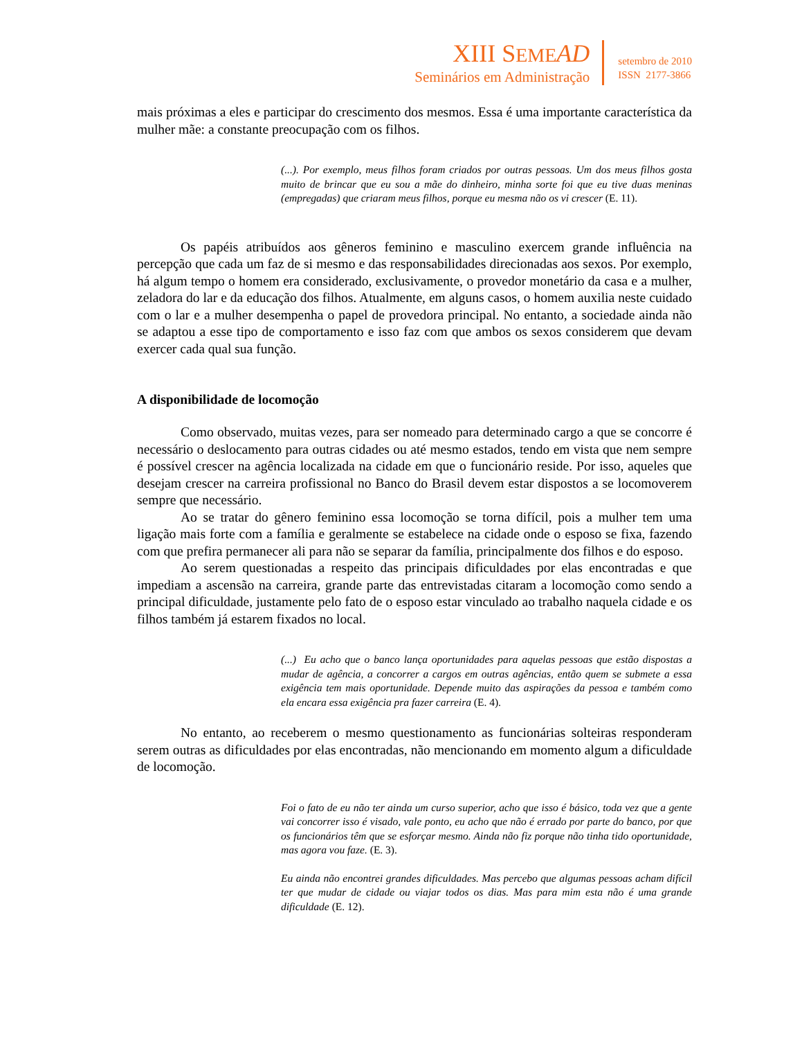XIII SEME AD
Seminários em Administração
setembro de 2010
ISSN 2177-3866
mais próximas a eles e participar do crescimento dos mesmos. Essa é uma importante característica da mulher mãe: a constante preocupação com os filhos.
(...). Por exemplo, meus filhos foram criados por outras pessoas. Um dos meus filhos gosta muito de brincar que eu sou a mãe do dinheiro, minha sorte foi que eu tive duas meninas (empregadas) que criaram meus filhos, porque eu mesma não os vi crescer (E. 11).
Os papéis atribuídos aos gêneros feminino e masculino exercem grande influência na percepção que cada um faz de si mesmo e das responsabilidades direcionadas aos sexos. Por exemplo, há algum tempo o homem era considerado, exclusivamente, o provedor monetário da casa e a mulher, zeladora do lar e da educação dos filhos. Atualmente, em alguns casos, o homem auxilia neste cuidado com o lar e a mulher desempenha o papel de provedora principal. No entanto, a sociedade ainda não se adaptou a esse tipo de comportamento e isso faz com que ambos os sexos considerem que devam exercer cada qual sua função.
A disponibilidade de locomoção
Como observado, muitas vezes, para ser nomeado para determinado cargo a que se concorre é necessário o deslocamento para outras cidades ou até mesmo estados, tendo em vista que nem sempre é possível crescer na agência localizada na cidade em que o funcionário reside. Por isso, aqueles que desejam crescer na carreira profissional no Banco do Brasil devem estar dispostos a se locomoverem sempre que necessário.
Ao se tratar do gênero feminino essa locomoção se torna difícil, pois a mulher tem uma ligação mais forte com a família e geralmente se estabelece na cidade onde o esposo se fixa, fazendo com que prefira permanecer ali para não se separar da família, principalmente dos filhos e do esposo.
Ao serem questionadas a respeito das principais dificuldades por elas encontradas e que impediam a ascensão na carreira, grande parte das entrevistadas citaram a locomoção como sendo a principal dificuldade, justamente pelo fato de o esposo estar vinculado ao trabalho naquela cidade e os filhos também já estarem fixados no local.
(...) Eu acho que o banco lança oportunidades para aquelas pessoas que estão dispostas a mudar de agência, a concorrer a cargos em outras agências, então quem se submete a essa exigência tem mais oportunidade. Depende muito das aspirações da pessoa e também como ela encara essa exigência pra fazer carreira (E. 4).
No entanto, ao receberem o mesmo questionamento as funcionárias solteiras responderam serem outras as dificuldades por elas encontradas, não mencionando em momento algum a dificuldade de locomoção.
Foi o fato de eu não ter ainda um curso superior, acho que isso é básico, toda vez que a gente vai concorrer isso é visado, vale ponto, eu acho que não é errado por parte do banco, por que os funcionários têm que se esforçar mesmo. Ainda não fiz porque não tinha tido oportunidade, mas agora vou faze. (E. 3).
Eu ainda não encontrei grandes dificuldades. Mas percebo que algumas pessoas acham difícil ter que mudar de cidade ou viajar todos os dias. Mas para mim esta não é uma grande dificuldade (E. 12).